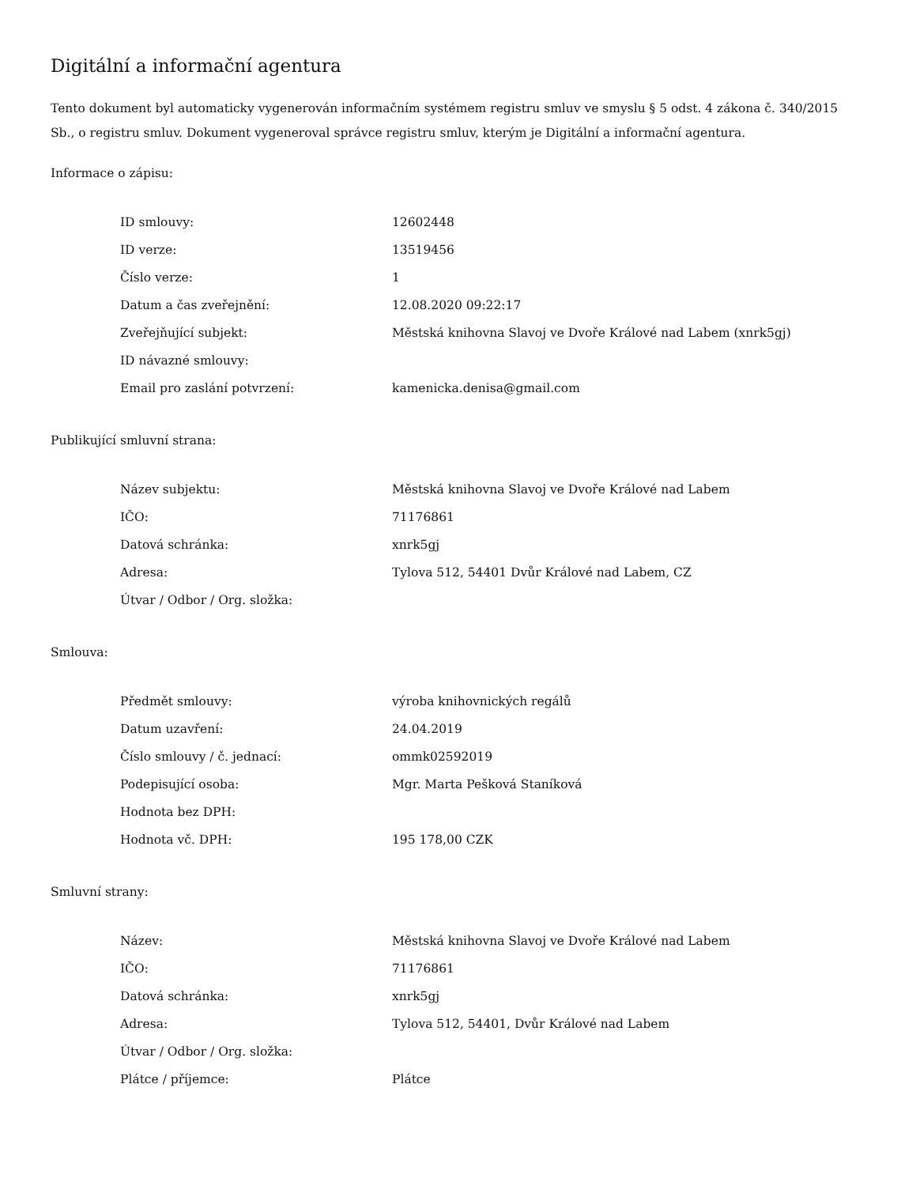Digitální a informační agentura
Tento dokument byl automaticky vygenerován informačním systémem registru smluv ve smyslu § 5 odst. 4 zákona č. 340/2015 Sb., o registru smluv. Dokument vygeneroval správce registru smluv, kterým je Digitální a informační agentura.
Informace o zápisu:
| ID smlouvy: | 12602448 |
| ID verze: | 13519456 |
| Číslo verze: | 1 |
| Datum a čas zveřejnění: | 12.08.2020 09:22:17 |
| Zveřejňující subjekt: | Městská knihovna Slavoj ve Dvoře Králové nad Labem (xnrk5gj) |
| ID návazné smlouvy: | |
| Email pro zaslání potvrzení: | kamenicka.denisa@gmail.com |
Publikující smluvní strana:
| Název subjektu: | Městská knihovna Slavoj ve Dvoře Králové nad Labem |
| IČO: | 71176861 |
| Datová schránka: | xnrk5gj |
| Adresa: | Tylova 512, 54401 Dvůr Králové nad Labem, CZ |
| Útvar / Odbor / Org. složka: | |
Smlouva:
| Předmět smlouvy: | výroba knihovnických regálů |
| Datum uzavření: | 24.04.2019 |
| Číslo smlouvy / č. jednací: | ommk02592019 |
| Podepisující osoba: | Mgr. Marta Pešková Staníková |
| Hodnota bez DPH: | |
| Hodnota vč. DPH: | 195 178,00 CZK |
Smluvní strany:
| Název: | Městská knihovna Slavoj ve Dvoře Králové nad Labem |
| IČO: | 71176861 |
| Datová schránka: | xnrk5gj |
| Adresa: | Tylova 512, 54401, Dvůr Králové nad Labem |
| Útvar / Odbor / Org. složka: | |
| Plátce / příjemce: | Plátce |